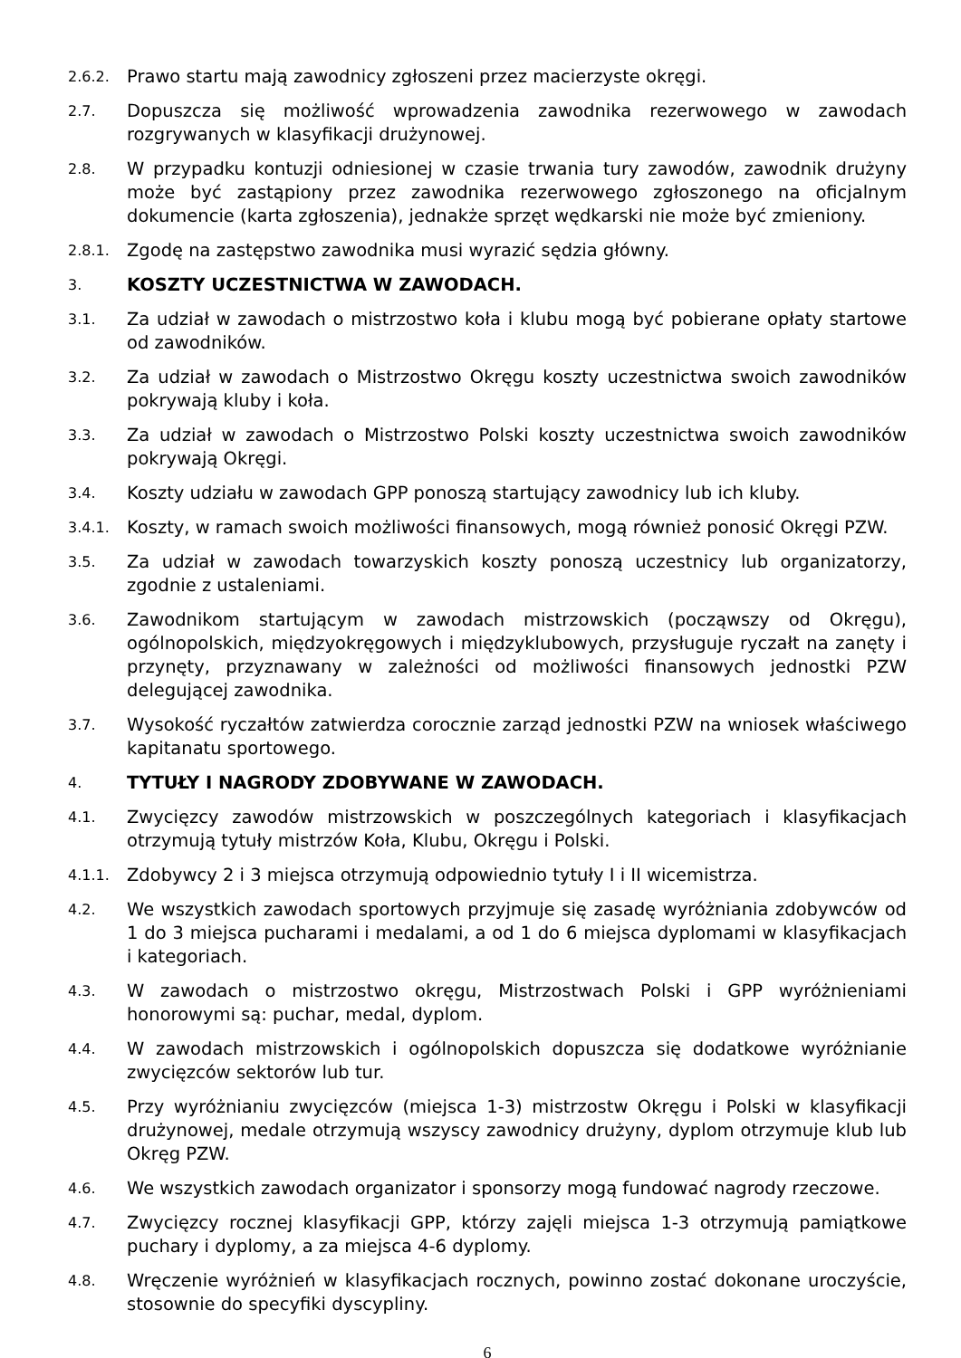2.6.2.
Prawo startu mają zawodnicy zgłoszeni przez macierzyste okręgi.
2.7.
Dopuszcza się możliwość wprowadzenia zawodnika rezerwowego w zawodach rozgrywanych w klasyfikacji drużynowej.
2.8.
W przypadku kontuzji odniesionej w czasie trwania tury zawodów, zawodnik drużyny może być zastąpiony przez zawodnika rezerwowego zgłoszonego na oficjalnym dokumencie (karta zgłoszenia), jednakże sprzęt wędkarski nie może być zmieniony.
2.8.1.
Zgodę na zastępstwo zawodnika musi wyrazić sędzia główny.
3.
KOSZTY UCZESTNICTWA W ZAWODACH.
3.1.
Za udział w zawodach o mistrzostwo koła i klubu mogą być pobierane opłaty startowe od zawodników.
3.2.
Za udział w zawodach o Mistrzostwo Okręgu koszty uczestnictwa swoich zawodników pokrywają kluby i koła.
3.3.
Za udział w zawodach o Mistrzostwo Polski koszty uczestnictwa swoich zawodników pokrywają Okręgi.
3.4.
Koszty udziału w zawodach GPP ponoszą startujący zawodnicy lub ich kluby.
3.4.1.
Koszty, w ramach swoich możliwości finansowych, mogą również ponosić Okręgi PZW.
3.5.
Za udział w zawodach towarzyskich koszty ponoszą uczestnicy lub organizatorzy, zgodnie z ustaleniami.
3.6.
Zawodnikom startującym w zawodach mistrzowskich (począwszy od Okręgu), ogólnopolskich, międzyokręgowych i międzyklubowych, przysługuje ryczałt na zanęty i przynęty, przyznawany w zależności od możliwości finansowych jednostki PZW delegującej zawodnika.
3.7.
Wysokość ryczałtów zatwierdza corocznie zarząd jednostki PZW na wniosek właściwego kapitanatu sportowego.
4.
TYTUŁY I NAGRODY ZDOBYWANE W ZAWODACH.
4.1.
Zwycięzcy zawodów mistrzowskich w poszczególnych kategoriach i klasyfikacjach otrzymują tytuły mistrzów Koła, Klubu, Okręgu i Polski.
4.1.1.
Zdobywcy 2 i 3 miejsca otrzymują odpowiednio tytuły I i II wicemistrza.
4.2.
We wszystkich zawodach sportowych przyjmuje się zasadę wyróżniania zdobywców od 1 do 3 miejsca pucharami i medalami, a od 1 do 6 miejsca dyplomami w klasyfikacjach i kategoriach.
4.3.
W zawodach o mistrzostwo okręgu, Mistrzostwach Polski i GPP wyróżnieniami honorowymi są: puchar, medal, dyplom.
4.4.
W zawodach mistrzowskich i ogólnopolskich dopuszcza się dodatkowe wyróżnianie zwycięzców sektorów lub tur.
4.5.
Przy wyróżnianiu zwycięzców (miejsca 1-3) mistrzostw Okręgu i Polski w klasyfikacji drużynowej, medale otrzymują wszyscy zawodnicy drużyny, dyplom otrzymuje klub lub Okręg PZW.
4.6.
We wszystkich zawodach organizator i sponsorzy mogą fundować nagrody rzeczowe.
4.7.
Zwycięzcy rocznej klasyfikacji GPP, którzy zajęli miejsca 1-3 otrzymują pamiątkowe puchary i dyplomy, a za miejsca 4-6 dyplomy.
4.8.
Wręczenie wyróżnień w klasyfikacjach rocznych, powinno zostać dokonane uroczyście, stosownie do specyfiki dyscypliny.
6